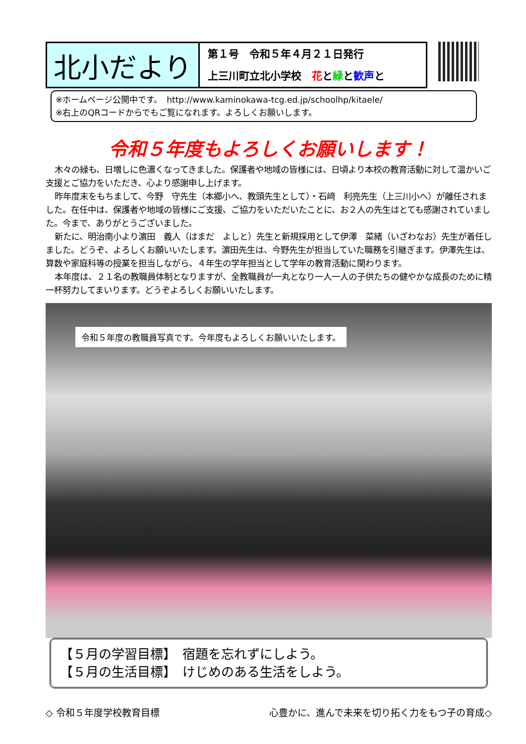北小だより
第１号　令和５年４月２１日発行
上三川町立北小学校　花と緑と歓声と
※ホームページ公開中です。　http://www.kaminokawa-tcg.ed.jp/schoolhp/kitaele/
※右上のQRコードからでもご覧になれます。よろしくお願いします。
令和５年度もよろしくお願いします！
木々の緑も、日増しに色濃くなってきました。保護者や地域の皆様には、日頃より本校の教育活動に対して温かいご支援とご協力をいただき、心より感謝申し上げます。
昨年度末をもちまして、今野　守先生（本郷小へ、教頭先生として）・石﨑　利亮先生（上三川小へ）が離任されました。在任中は、保護者や地域の皆様にご支援、ご協力をいただいたことに、お２人の先生はとても感謝されていました。今まで、ありがとうございました。
新たに、明治南小より濵田　義人（はまだ　よしと）先生と新規採用として伊澤　菜緒（いざわなお）先生が着任しました。どうぞ、よろしくお願いいたします。濵田先生は、今野先生が担当していた職務を引継ぎます。伊澤先生は、算数や家庭科等の授業を担当しながら、４年生の学年担当として学年の教育活動に関わります。
本年度は、２１名の教職員体制となりますが、全教職員が一丸となり一人一人の子供たちの健やかな成長のために精一杯努力してまいります。どうぞよろしくお願いいたします。
令和５年度の教職員写真です。今年度もよろしくお願いいたします。
【５月の学習目標】　宿題を忘れずにしよう。
【５月の生活目標】　けじめのある生活をしよう。
◇ 令和５年度学校教育目標 心豊かに、進んで未来を切り拓く力をもつ子の育成◇